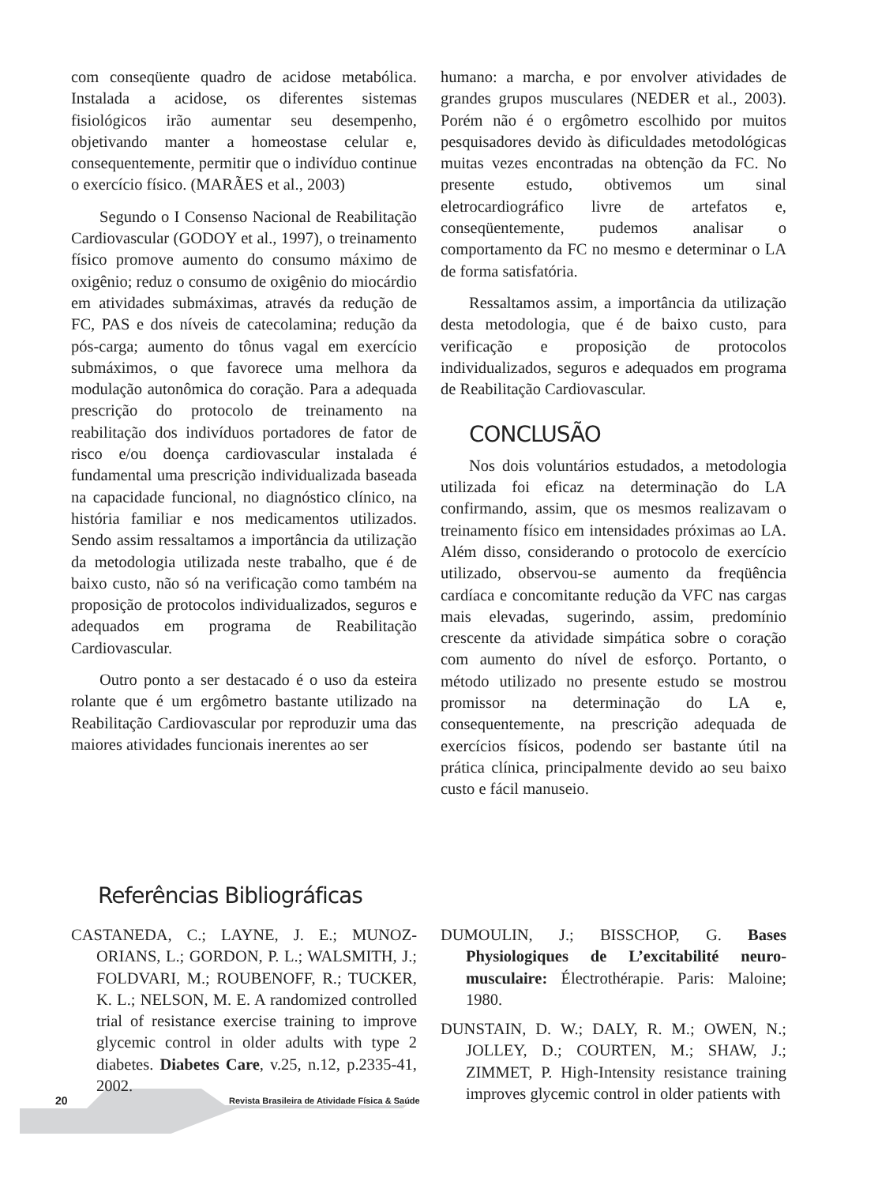com conseqüente quadro de acidose metabólica. Instalada a acidose, os diferentes sistemas fisiológicos irão aumentar seu desempenho, objetivando manter a homeostase celular e, consequentemente, permitir que o indivíduo continue o exercício físico. (MARÃES et al., 2003)
Segundo o I Consenso Nacional de Reabilitação Cardiovascular (GODOY et al., 1997), o treinamento físico promove aumento do consumo máximo de oxigênio; reduz o consumo de oxigênio do miocárdio em atividades submáximas, através da redução de FC, PAS e dos níveis de catecolamina; redução da pós-carga; aumento do tônus vagal em exercício submáximos, o que favorece uma melhora da modulação autonômica do coração. Para a adequada prescrição do protocolo de treinamento na reabilitação dos indivíduos portadores de fator de risco e/ou doença cardiovascular instalada é fundamental uma prescrição individualizada baseada na capacidade funcional, no diagnóstico clínico, na história familiar e nos medicamentos utilizados. Sendo assim ressaltamos a importância da utilização da metodologia utilizada neste trabalho, que é de baixo custo, não só na verificação como também na proposição de protocolos individualizados, seguros e adequados em programa de Reabilitação Cardiovascular.
Outro ponto a ser destacado é o uso da esteira rolante que é um ergômetro bastante utilizado na Reabilitação Cardiovascular por reproduzir uma das maiores atividades funcionais inerentes ao ser
humano: a marcha, e por envolver atividades de grandes grupos musculares (NEDER et al., 2003). Porém não é o ergômetro escolhido por muitos pesquisadores devido às dificuldades metodológicas muitas vezes encontradas na obtenção da FC. No presente estudo, obtivemos um sinal eletrocardiográfico livre de artefatos e, conseqüentemente, pudemos analisar o comportamento da FC no mesmo e determinar o LA de forma satisfatória.
Ressaltamos assim, a importância da utilização desta metodologia, que é de baixo custo, para verificação e proposição de protocolos individualizados, seguros e adequados em programa de Reabilitação Cardiovascular.
CONCLUSÃO
Nos dois voluntários estudados, a metodologia utilizada foi eficaz na determinação do LA confirmando, assim, que os mesmos realizavam o treinamento físico em intensidades próximas ao LA. Além disso, considerando o protocolo de exercício utilizado, observou-se aumento da freqüência cardíaca e concomitante redução da VFC nas cargas mais elevadas, sugerindo, assim, predomínio crescente da atividade simpática sobre o coração com aumento do nível de esforço. Portanto, o método utilizado no presente estudo se mostrou promissor na determinação do LA e, consequentemente, na prescrição adequada de exercícios físicos, podendo ser bastante útil na prática clínica, principalmente devido ao seu baixo custo e fácil manuseio.
Referências Bibliográficas
CASTANEDA, C.; LAYNE, J. E.; MUNOZ-ORIANS, L.; GORDON, P. L.; WALSMITH, J.; FOLDVARI, M.; ROUBENOFF, R.; TUCKER, K. L.; NELSON, M. E. A randomized controlled trial of resistance exercise training to improve glycemic control in older adults with type 2 diabetes. Diabetes Care, v.25, n.12, p.2335-41, 2002.
DUMOULIN, J.; BISSCHOP, G. Bases Physiologiques de L’excitabilité neuro-musculaire: Électrothérapie. Paris: Maloine; 1980.
DUNSTAIN, D. W.; DALY, R. M.; OWEN, N.; JOLLEY, D.; COURTEN, M.; SHAW, J.; ZIMMET, P. High-Intensity resistance training improves glycemic control in older patients with
20
Revista Brasileira de Atividade Física & Saúde